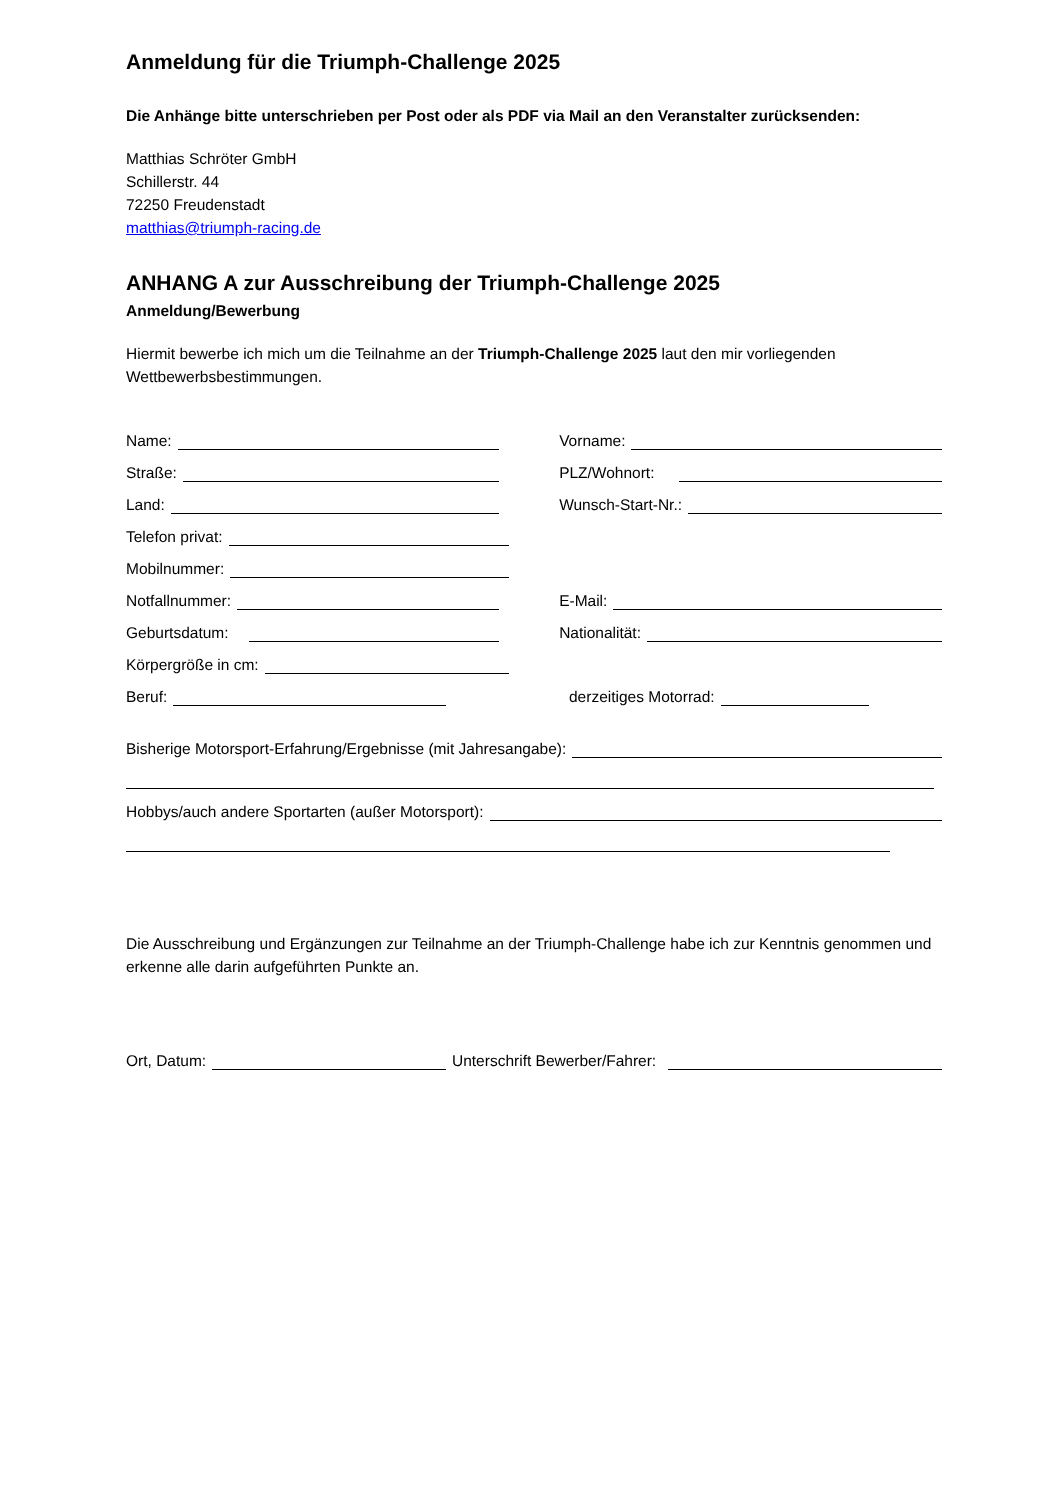Anmeldung für die Triumph-Challenge 2025
Die Anhänge bitte unterschrieben per Post oder als PDF via Mail an den Veranstalter zurücksenden:
Matthias Schröter GmbH
Schillerstr. 44
72250 Freudenstadt
matthias@triumph-racing.de
ANHANG A zur Ausschreibung der Triumph-Challenge 2025
Anmeldung/Bewerbung
Hiermit bewerbe ich mich um die Teilnahme an der Triumph-Challenge 2025 laut den mir vorliegenden Wettbewerbsbestimmungen.
Name:
Vorname:
Straße:
PLZ/Wohnort:
Land:
Wunsch-Start-Nr.:
Telefon privat:
Mobilnummer:
Notfallnummer:
E-Mail:
Geburtsdatum:
Nationalität:
Körpergröße in cm:
Beruf:
derzeitiges Motorrad:
Bisherige Motorsport-Erfahrung/Ergebnisse (mit Jahresangabe):
Hobbys/auch andere Sportarten (außer Motorsport):
Die Ausschreibung und Ergänzungen zur Teilnahme an der Triumph-Challenge habe ich zur Kenntnis genommen und erkenne alle darin aufgeführten Punkte an.
Ort, Datum:
Unterschrift Bewerber/Fahrer: